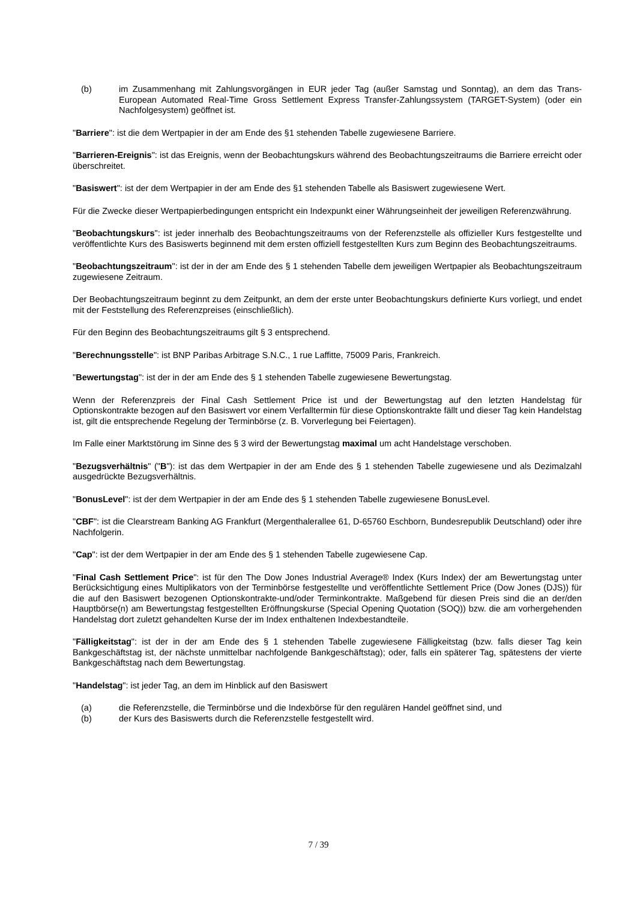(b) im Zusammenhang mit Zahlungsvorgängen in EUR jeder Tag (außer Samstag und Sonntag), an dem das Trans-European Automated Real-Time Gross Settlement Express Transfer-Zahlungssystem (TARGET-System) (oder ein Nachfolgesystem) geöffnet ist.
"Barriere": ist die dem Wertpapier in der am Ende des §1 stehenden Tabelle zugewiesene Barriere.
"Barrieren-Ereignis": ist das Ereignis, wenn der Beobachtungskurs während des Beobachtungszeitraums die Barriere erreicht oder überschreitet.
"Basiswert": ist der dem Wertpapier in der am Ende des §1 stehenden Tabelle als Basiswert zugewiesene Wert.
Für die Zwecke dieser Wertpapierbedingungen entspricht ein Indexpunkt einer Währungseinheit der jeweiligen Referenzwährung.
"Beobachtungskurs": ist jeder innerhalb des Beobachtungszeitraums von der Referenzstelle als offizieller Kurs festgestellte und veröffentlichte Kurs des Basiswerts beginnend mit dem ersten offiziell festgestellten Kurs zum Beginn des Beobachtungszeitraums.
"Beobachtungszeitraum": ist der in der am Ende des § 1 stehenden Tabelle dem jeweiligen Wertpapier als Beobachtungszeitraum zugewiesene Zeitraum.
Der Beobachtungszeitraum beginnt zu dem Zeitpunkt, an dem der erste unter Beobachtungskurs definierte Kurs vorliegt, und endet mit der Feststellung des Referenzpreises (einschließlich).
Für den Beginn des Beobachtungszeitraums gilt § 3 entsprechend.
"Berechnungsstelle": ist BNP Paribas Arbitrage S.N.C., 1 rue Laffitte, 75009 Paris, Frankreich.
"Bewertungstag": ist der in der am Ende des § 1 stehenden Tabelle zugewiesene Bewertungstag.
Wenn der Referenzpreis der Final Cash Settlement Price ist und der Bewertungstag auf den letzten Handelstag für Optionskontrakte bezogen auf den Basiswert vor einem Verfalltermin für diese Optionskontrakte fällt und dieser Tag kein Handelstag ist, gilt die entsprechende Regelung der Terminbörse (z. B. Vorverlegung bei Feiertagen).
Im Falle einer Marktstörung im Sinne des § 3 wird der Bewertungstag maximal um acht Handelstage verschoben.
"Bezugsverhältnis" ("B"): ist das dem Wertpapier in der am Ende des § 1 stehenden Tabelle zugewiesene und als Dezimalzahl ausgedrückte Bezugsverhältnis.
"BonusLevel": ist der dem Wertpapier in der am Ende des § 1 stehenden Tabelle zugewiesene BonusLevel.
"CBF": ist die Clearstream Banking AG Frankfurt (Mergenthalerallee 61, D-65760 Eschborn, Bundesrepublik Deutschland) oder ihre Nachfolgerin.
"Cap": ist der dem Wertpapier in der am Ende des § 1 stehenden Tabelle zugewiesene Cap.
"Final Cash Settlement Price": ist für den The Dow Jones Industrial Average® Index (Kurs Index) der am Bewertungstag unter Berücksichtigung eines Multiplikators von der Terminbörse festgestellte und veröffentlichte Settlement Price (Dow Jones (DJS)) für die auf den Basiswert bezogenen Optionskontrakte-und/oder Terminkontrakte. Maßgebend für diesen Preis sind die an der/den Hauptbörse(n) am Bewertungstag festgestellten Eröffnungskurse (Special Opening Quotation (SOQ)) bzw. die am vorhergehenden Handelstag dort zuletzt gehandelten Kurse der im Index enthaltenen Indexbestandteile.
"Fälligkeitstag": ist der in der am Ende des § 1 stehenden Tabelle zugewiesene Fälligkeitstag (bzw. falls dieser Tag kein Bankgeschäftstag ist, der nächste unmittelbar nachfolgende Bankgeschäftstag); oder, falls ein späterer Tag, spätestens der vierte Bankgeschäftstag nach dem Bewertungstag.
"Handelstag": ist jeder Tag, an dem im Hinblick auf den Basiswert
(a) die Referenzstelle, die Terminbörse und die Indexbörse für den regulären Handel geöffnet sind, und
(b) der Kurs des Basiswerts durch die Referenzstelle festgestellt wird.
7 / 39